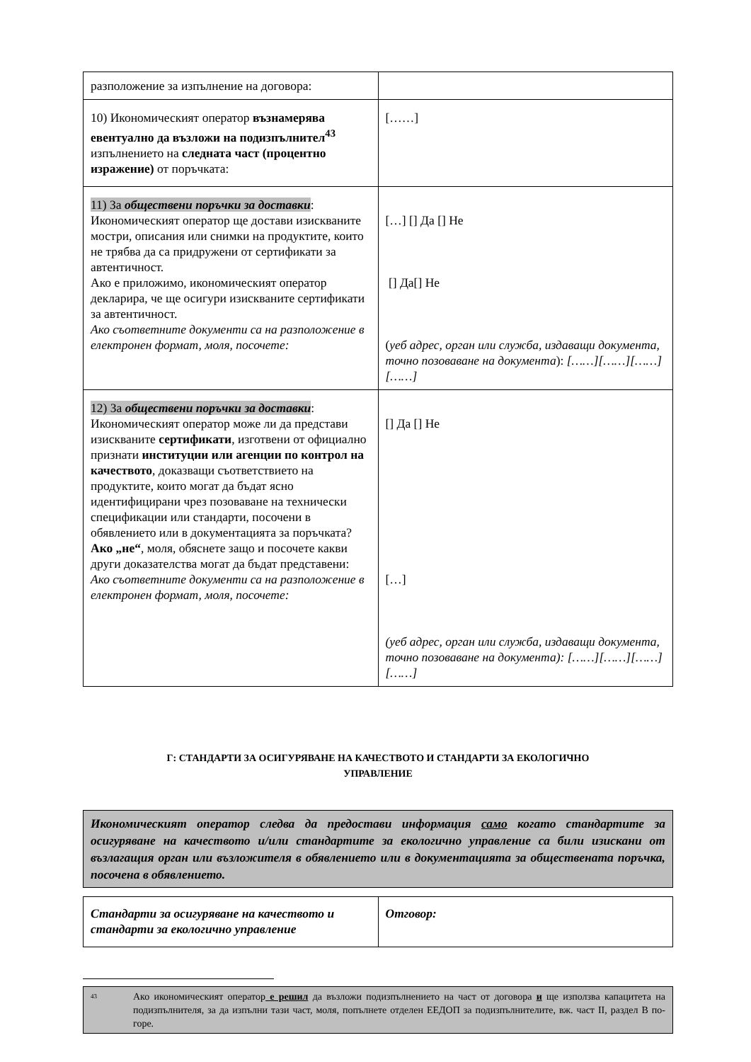| разположение за изпълнение на договора: | |
| 10) Икономическият оператор възнамерява евентуално да възложи на подизпълнител<sup>43</sup> изпълнението на следната част (процентно изражение) от поръчката: | [……] |
| 11) За обществени поръчки за доставки : Икономическият оператор ще достави изискваните мостри, описания или снимки на продуктите, които не трябва да са придружени от сертификати за автентичност. Ако е приложимо, икономическият оператор декларира, че ще осигури изискваните сертификати за автентичност. Ако съответните документи са на разположение в електронен формат, моля, посочете: | […] [] Да [] Не [] Да[] Не ( уеб адрес, орган или служба, издаващи документа, точно позоваване на документа ): [……][……][……][……] |
| 12) За обществени поръчки за доставки : Икономическият оператор може ли да представи изискваните сертификати , изготвени от официално признати институции или агенции по контрол на качеството , доказващи съответствието на продуктите, които могат да бъдат ясно идентифицирани чрез позоваване на технически спецификации или стандарти, посочени в обявлението или в документацията за поръчката? Ако „не“ , моля, обяснете защо и посочете какви други доказателства могат да бъдат представени: Ако съответните документи са на разположение в електронен формат, моля, посочете: | [] Да [] Не […] (уеб адрес, орган или служба, издаващи документа, точно позоваване на документа): [……][……][……][……] |
Г: СТАНДАРТИ ЗА ОСИГУРЯВАНЕ НА КАЧЕСТВОТО И СТАНДАРТИ ЗА ЕКОЛОГИЧНО
УПРАВЛЕНИЕ
Икономическият оператор следва да предостави информация само когато стандартите за осигуряване на качеството и/или стандартите за екологично управление са били изискани от възлагащия орган или възложителя в обявлението или в документацията за обществената поръчка, посочена в обявлението.
| Стандарти за осигуряване на качеството и стандарти за екологично управление | Отговор: |
<sup>43</sup>
Ако икономическият оператор е решил да възложи подизпълнението на част от договора и ще използва капацитета на подизпълнителя, за да изпълни тази част, моля, попълнете отделен ЕЕДОП за подизпълнителите, вж. част II, раздел В по-горе.